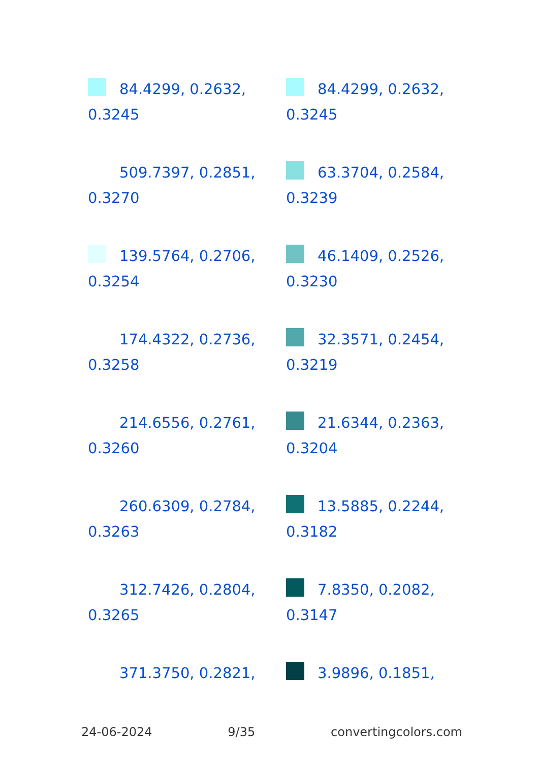84.4299, 0.2632,
0.3245
84.4299, 0.2632,
0.3245
509.7397, 0.2851,
0.3270
63.3704, 0.2584,
0.3239
139.5764, 0.2706,
0.3254
46.1409, 0.2526,
0.3230
174.4322, 0.2736,
0.3258
32.3571, 0.2454,
0.3219
214.6556, 0.2761,
0.3260
21.6344, 0.2363,
0.3204
260.6309, 0.2784,
0.3263
13.5885, 0.2244,
0.3182
312.7426, 0.2804,
0.3265
7.8350, 0.2082,
0.3147
371.3750, 0.2821,
3.9896, 0.1851,
24-06-2024 9/35 convertingcolors.com